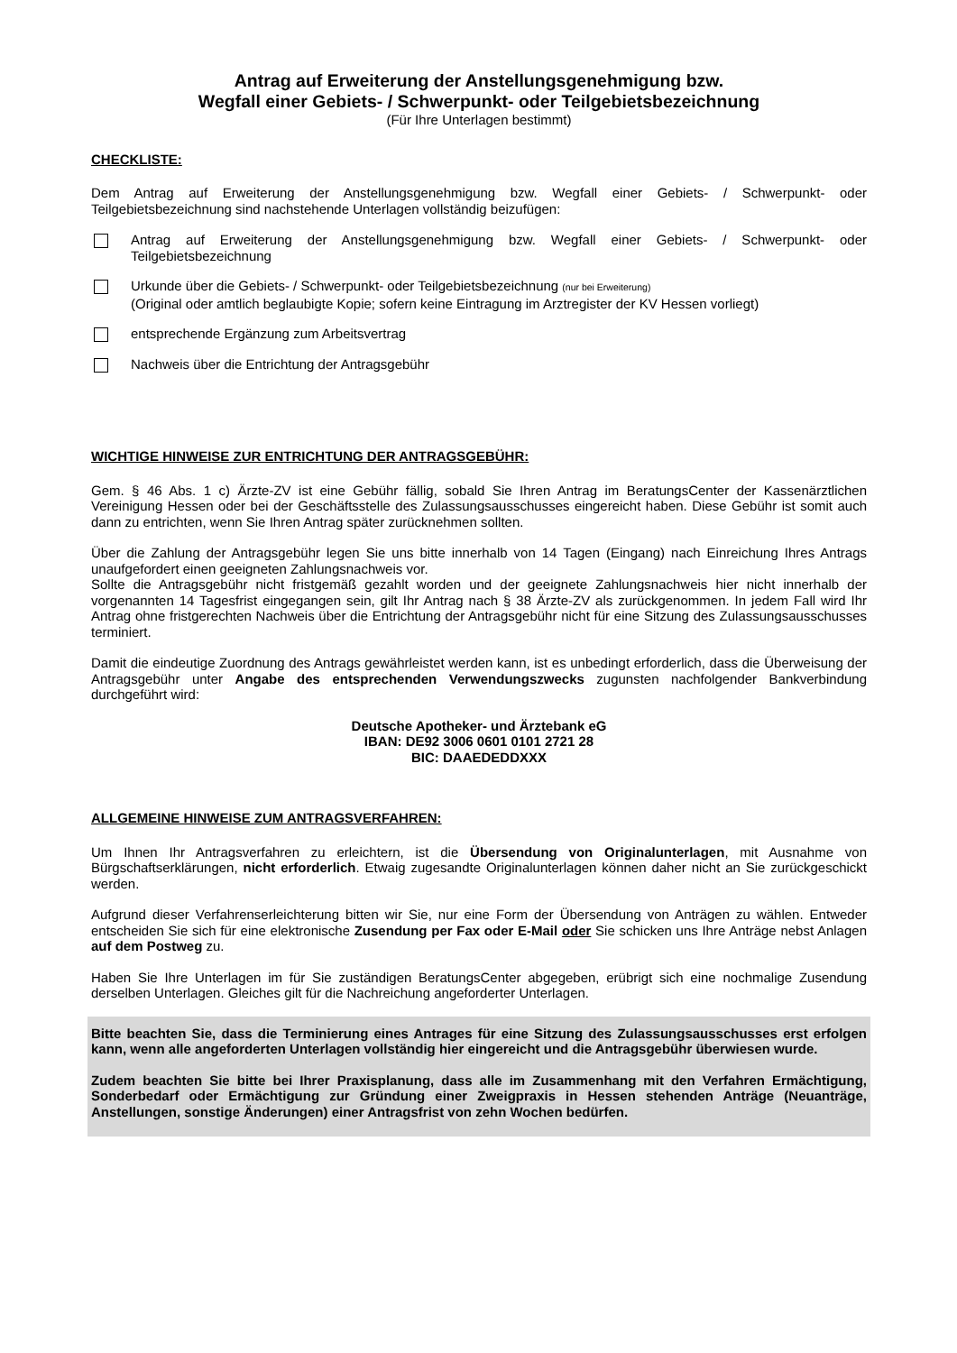Antrag auf Erweiterung der Anstellungsgenehmigung bzw.
Wegfall einer Gebiets- / Schwerpunkt- oder Teilgebietsbezeichnung
(Für Ihre Unterlagen bestimmt)
CHECKLISTE:
Dem Antrag auf Erweiterung der Anstellungsgenehmigung bzw. Wegfall einer Gebiets- / Schwerpunkt- oder Teilgebietsbezeichnung sind nachstehende Unterlagen vollständig beizufügen:
Antrag auf Erweiterung der Anstellungsgenehmigung bzw. Wegfall einer Gebiets- / Schwerpunkt- oder Teilgebietsbezeichnung
Urkunde über die Gebiets- / Schwerpunkt- oder Teilgebietsbezeichnung (nur bei Erweiterung)
(Original oder amtlich beglaubigte Kopie; sofern keine Eintragung im Arztregister der KV Hessen vorliegt)
entsprechende Ergänzung zum Arbeitsvertrag
Nachweis über die Entrichtung der Antragsgebühr
WICHTIGE HINWEISE ZUR ENTRICHTUNG DER ANTRAGSGEBÜHR:
Gem. § 46 Abs. 1 c) Ärzte-ZV ist eine Gebühr fällig, sobald Sie Ihren Antrag im BeratungsCenter der Kassenärztlichen Vereinigung Hessen oder bei der Geschäftsstelle des Zulassungsausschusses eingereicht haben. Diese Gebühr ist somit auch dann zu entrichten, wenn Sie Ihren Antrag später zurücknehmen sollten.
Über die Zahlung der Antragsgebühr legen Sie uns bitte innerhalb von 14 Tagen (Eingang) nach Einreichung Ihres Antrags unaufgefordert einen geeigneten Zahlungsnachweis vor.
Sollte die Antragsgebühr nicht fristgemäß gezahlt worden und der geeignete Zahlungsnachweis hier nicht innerhalb der vorgenannten 14 Tagesfrist eingegangen sein, gilt Ihr Antrag nach § 38 Ärzte-ZV als zurückgenommen. In jedem Fall wird Ihr Antrag ohne fristgerechten Nachweis über die Entrichtung der Antragsgebühr nicht für eine Sitzung des Zulassungsausschusses terminiert.
Damit die eindeutige Zuordnung des Antrags gewährleistet werden kann, ist es unbedingt erforderlich, dass die Überweisung der Antragsgebühr unter Angabe des entsprechenden Verwendungszwecks zugunsten nachfolgender Bankverbindung durchgeführt wird:
Deutsche Apotheker- und Ärztebank eG
IBAN: DE92 3006 0601 0101 2721 28
BIC: DAAEDEDDXXX
ALLGEMEINE HINWEISE ZUM ANTRAGSVERFAHREN:
Um Ihnen Ihr Antragsverfahren zu erleichtern, ist die Übersendung von Originalunterlagen, mit Ausnahme von Bürgschaftserklärungen, nicht erforderlich. Etwaig zugesandte Originalunterlagen können daher nicht an Sie zurückgeschickt werden.
Aufgrund dieser Verfahrenserleichterung bitten wir Sie, nur eine Form der Übersendung von Anträgen zu wählen. Entweder entscheiden Sie sich für eine elektronische Zusendung per Fax oder E-Mail oder Sie schicken uns Ihre Anträge nebst Anlagen auf dem Postweg zu.
Haben Sie Ihre Unterlagen im für Sie zuständigen BeratungsCenter abgegeben, erübrigt sich eine nochmalige Zusendung derselben Unterlagen. Gleiches gilt für die Nachreichung angeforderter Unterlagen.
Bitte beachten Sie, dass die Terminierung eines Antrages für eine Sitzung des Zulassungsausschusses erst erfolgen kann, wenn alle angeforderten Unterlagen vollständig hier eingereicht und die Antragsgebühr überwiesen wurde.
Zudem beachten Sie bitte bei Ihrer Praxisplanung, dass alle im Zusammenhang mit den Verfahren Ermächtigung, Sonderbedarf oder Ermächtigung zur Gründung einer Zweigpraxis in Hessen stehenden Anträge (Neuanträge, Anstellungen, sonstige Änderungen) einer Antragsfrist von zehn Wochen bedürfen.